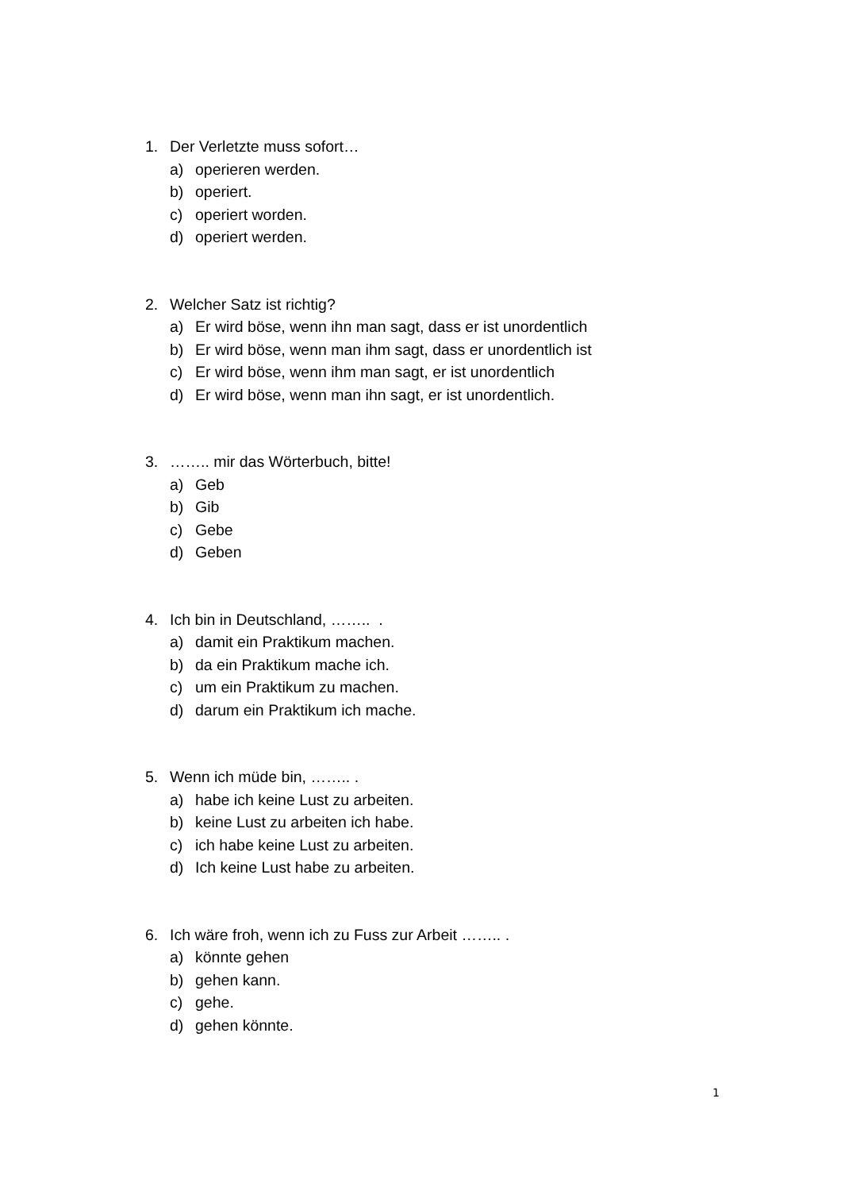1. Der Verletzte muss sofort…
a) operieren werden.
b) operiert.
c) operiert worden.
d) operiert werden.
2. Welcher Satz ist richtig?
a) Er wird böse, wenn ihn man sagt, dass er ist unordentlich
b) Er wird böse, wenn man ihm sagt, dass er unordentlich ist
c) Er wird böse, wenn ihm man sagt, er ist unordentlich
d) Er wird böse, wenn man ihn sagt, er ist unordentlich.
3. …….. mir das Wörterbuch, bitte!
a) Geb
b) Gib
c) Gebe
d) Geben
4. Ich bin in Deutschland, …….. .
a) damit ein Praktikum machen.
b) da ein Praktikum mache ich.
c) um ein Praktikum zu machen.
d) darum ein Praktikum ich mache.
5. Wenn ich müde bin, …….. .
a) habe ich keine Lust zu arbeiten.
b) keine Lust zu arbeiten ich habe.
c) ich habe keine Lust zu arbeiten.
d) Ich keine Lust habe zu arbeiten.
6. Ich wäre froh, wenn ich zu Fuss zur Arbeit …….. .
a) könnte gehen
b) gehen kann.
c) gehe.
d) gehen könnte.
1